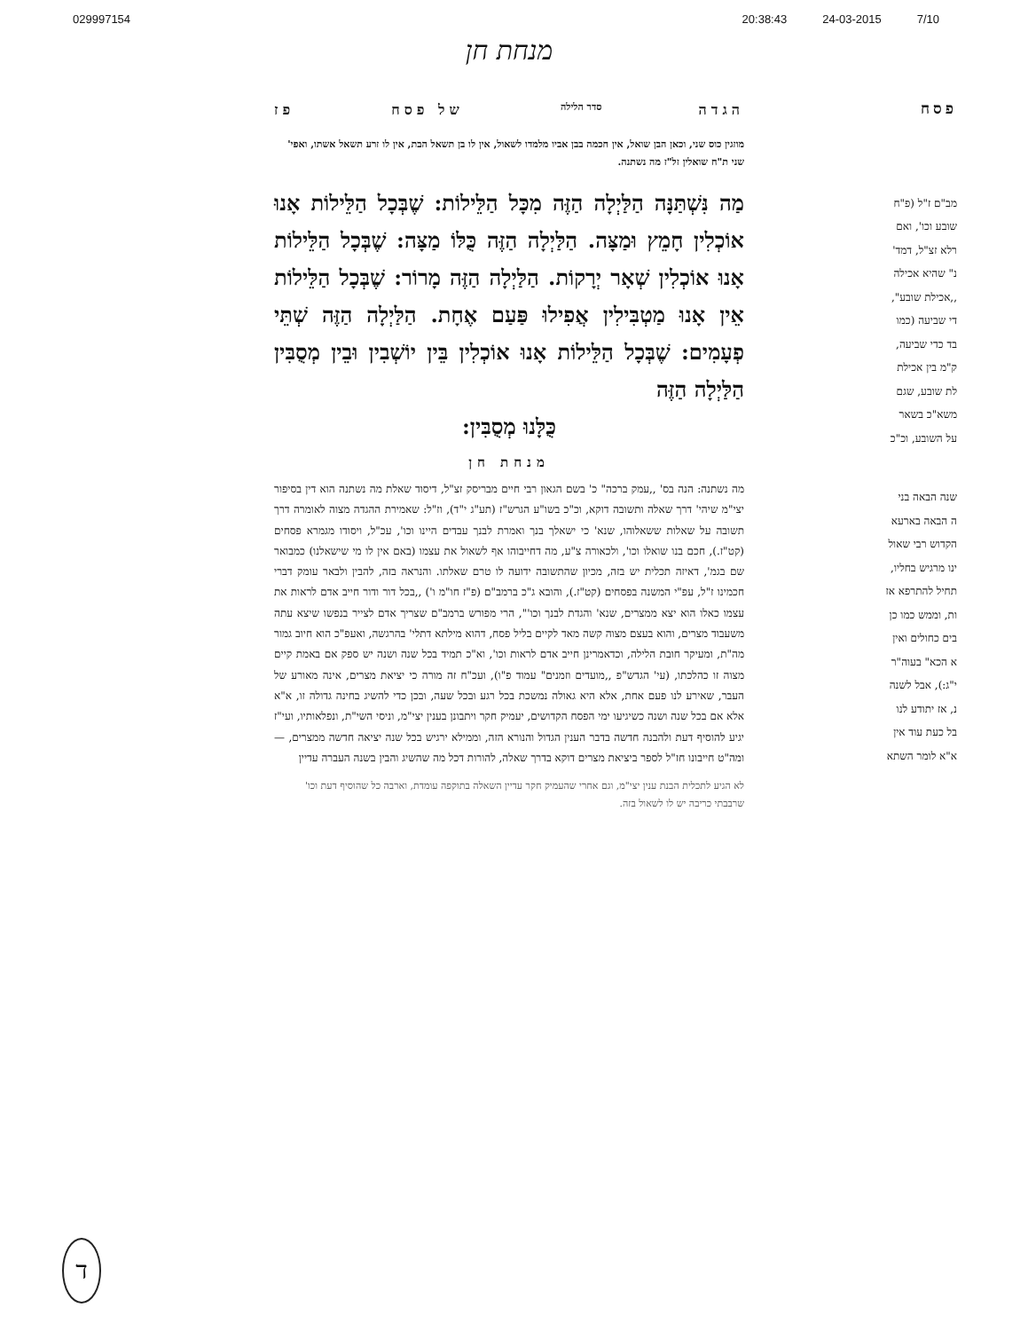029997154 20:38:43 24-03-2015 7/10
פסח
מב"ם ז"ל (פ"ח
שובע וכו', ואם
רלא זצ"ל, דמד'
נ" שהיא אכילה
,,אכילת שובע",
די שביעה (כמו
בד כדי שביעה,
ק"מ בין אכילת
לת שובע, שגם
משא"כ בשאר
על השובע, וכ"כ
שנה הבאה בני
ה הבאה בארעא
הקדוש רבי שאול
ינו מרגיש בחליו,
תחיל להתרפא אז
ות, וממש כמו כן
בים כחולים ואין
א הכא" בעוה"ר
י"ג:), אבל לשנה
נ, אז יתודע לנו
בל כעת עוד אין
א"א לומר השתא
מנחת חן
הגדה סדר הלילה של פסח פז
מוזגין כוס שני, וכאן הבן שואל, אין חכמה בבן אביו מלמדו לשאול, אין לו בן תשאל הבת, אין לו זרע תשאל אשתו, ואפי' שני ת"ח שואלין זל"ז מה נשתנה.
מַה נִּשְׁתַּנָּה הַלַּיְלָה הַזֶּה מִכָּל הַלֵּילוֹת: שֶׁבְּכָל הַלֵּילוֹת אָנוּ אוֹכְלִין חָמֵץ וּמַצָּה. הַלַּיְלָה הַזֶּה כֻּלּוֹ מַצָּה: שֶׁבְּכָל הַלֵּילוֹת אָנוּ אוֹכְלִין שְׁאָר יְרָקוֹת. הַלַּיְלָה הַזֶּה מָרוֹר: שֶׁבְּכָל הַלֵּילוֹת אֵין אָנוּ מַטְבִּילִין אֲפִילוּ פַּעַם אֶחָת. הַלַּיְלָה הַזֶּה שְׁתֵּי פְעָמִים: שֶׁבְּכָל הַלֵּילוֹת אָנוּ אוֹכְלִין בֵּין יוֹשְׁבִין וּבֵין מְסֻבִּין הַלַּיְלָה הַזֶּה
כֻּלָּנוּ מְסֻבִּין:
מנחת חן
מה נשתנה: הנה בס' ,,עמק ברכה" כ' בשם הגאון רבי חיים מבריסק זצ"ל, דיסוד שאלת מה נשתנה הוא דין בסיפור יצי"מ שיהי' דרך שאלה ותשובה דוקא, וכ"כ בשו"ע הגרש"ז (תע"ג י"ד), וז"ל: שאמירת ההגדה מצוה לאומרה דרך תשובה על שאלות ששאלוהו, שנא' כי ישאלך בנך ואמרת לבנך עבדים היינו וכו', עכ"ל, ויסודו מגמרא פסחים (קט"ז.), חכם בנו שואלו וכו', ולכאורה צ"ע, מה דחייבוהו אף לשאול את עצמו (באם אין לו מי שישאלנו) כמבואר שם בגמ', דאיזה תכלית יש בזה, מכיון שהתשובה ידועה לו טרם שאלתו. והנראה בזה, להבין ולבאר עומק דברי חכמינו ז"ל, עפ"י המשנה בפסחים (קט"ז.), והובא ג"כ ברמב"ם (פ"ז חו"מ ו') ,,בכל דור ודור חייב אדם לראות את עצמו כאלו הוא יצא ממצרים, שנא' והגדת לבנך וכו'", הרי מפורש ברמב"ם שצריך אדם לצייר בנפשו שיצא עתה משעבוד מצרים, והוא בעצם מצוה קשה מאד לקיים בליל פסח, דהוא מילתא דתלי' בהרגשה, ואעפ"כ הוא חיוב גמור מה"ת, ומעיקר חובת הלילה, וכדאמרינן חייב אדם לראות וכו', וא"כ תמיד בכל שנה ושנה יש ספק אם באמת קיים מצוה זו כהלכתו, (עי' הגדש"פ ,,מועדים וזמנים" עמוד פ"ו), ועכ"ח זה מורה כי יציאת מצרים, אינה מאורע של העבר, שאירע לנו פעם אחת, אלא היא גאולה נמשכת בכל רגע ובכל שעה, ובכן כדי להשיג בחינה גדולה זו, א"א אלא אם בכל שנה ושנה כשיגיעו ימי הפסח הקדושים, יעמיק חקר ויתבונן בענין יצי"מ, וניסי השי"ת, ונפלאותיו, ועי"ז יגיע להוסיף דעת ולהבנה חדשה בדבר הענין הגדול והנורא הזה, וממילא ירגיש בכל שנה יציאה חדשה ממצרים, — ומה"ט חייבונו חז"ל לספר ביציאת מצרים דוקא בדרך שאלה, להורות דכל מה שהשיג והבין בשנה העברה עדיין
לא הגיע לתכלית הבנת ענין יצי"מ, וגם אחרי שהעמיק חקר עדיין השאלה בתוקפה עומדת, וארבה כל שהוסיף דעת וכו' שרבבתי כריבה יש לו לשאול בזה.
ד